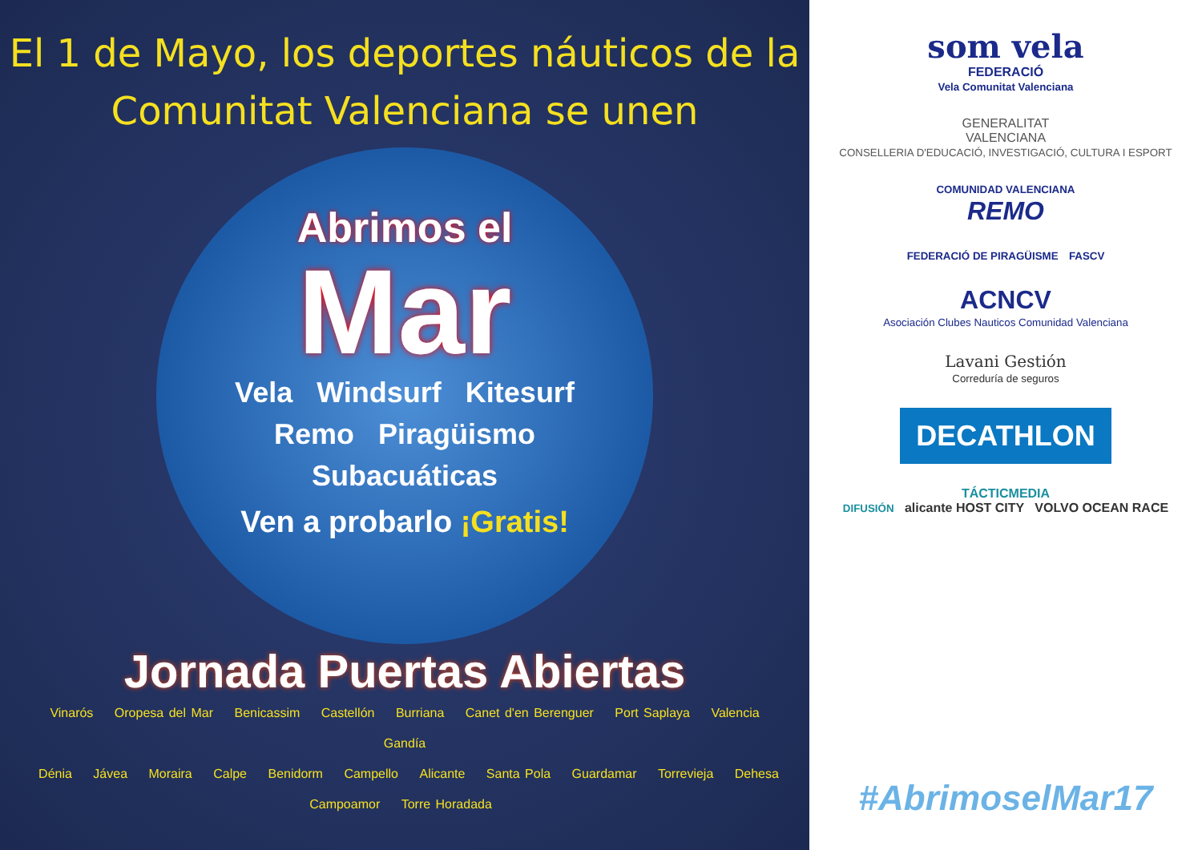El 1 de Mayo, los deportes náuticos de la
Comunitat Valenciana se unen
Abrimos el
Mar
Vela Windsurf Kitesurf
Remo Piragüismo
Subacuáticas
Ven a probarlo ¡Gratis!
Jornada Puertas Abiertas
Vinarós Oropesa del Mar Benicassim Castellón Burriana Canet d'en Berenguer Port Saplaya Valencia Gandía
Dénia Jávea Moraira Calpe Benidorm Campello Alicante Santa Pola Guardamar Torrevieja Dehesa Campoamor Torre Horadada
som vela
FEDERACIÓ
Vela Comunitat Valenciana
GENERALITAT
VALENCIANA
CONSELLERIA D'EDUCACIÓ, INVESTIGACIÓ, CULTURA I ESPORT
COMUNIDAD VALENCIANA
REMO
FEDERACIÓ DE PIRAGÜISME FASCV
ACNCV
Asociación Clubes Nauticos Comunidad Valenciana
Lavani Gestión
Correduría de seguros
DECATHLON
TÁCTICMEDIA
DIFUSIÓN alicante HOST CITY VOLVO OCEAN RACE
#AbrimoselMar17